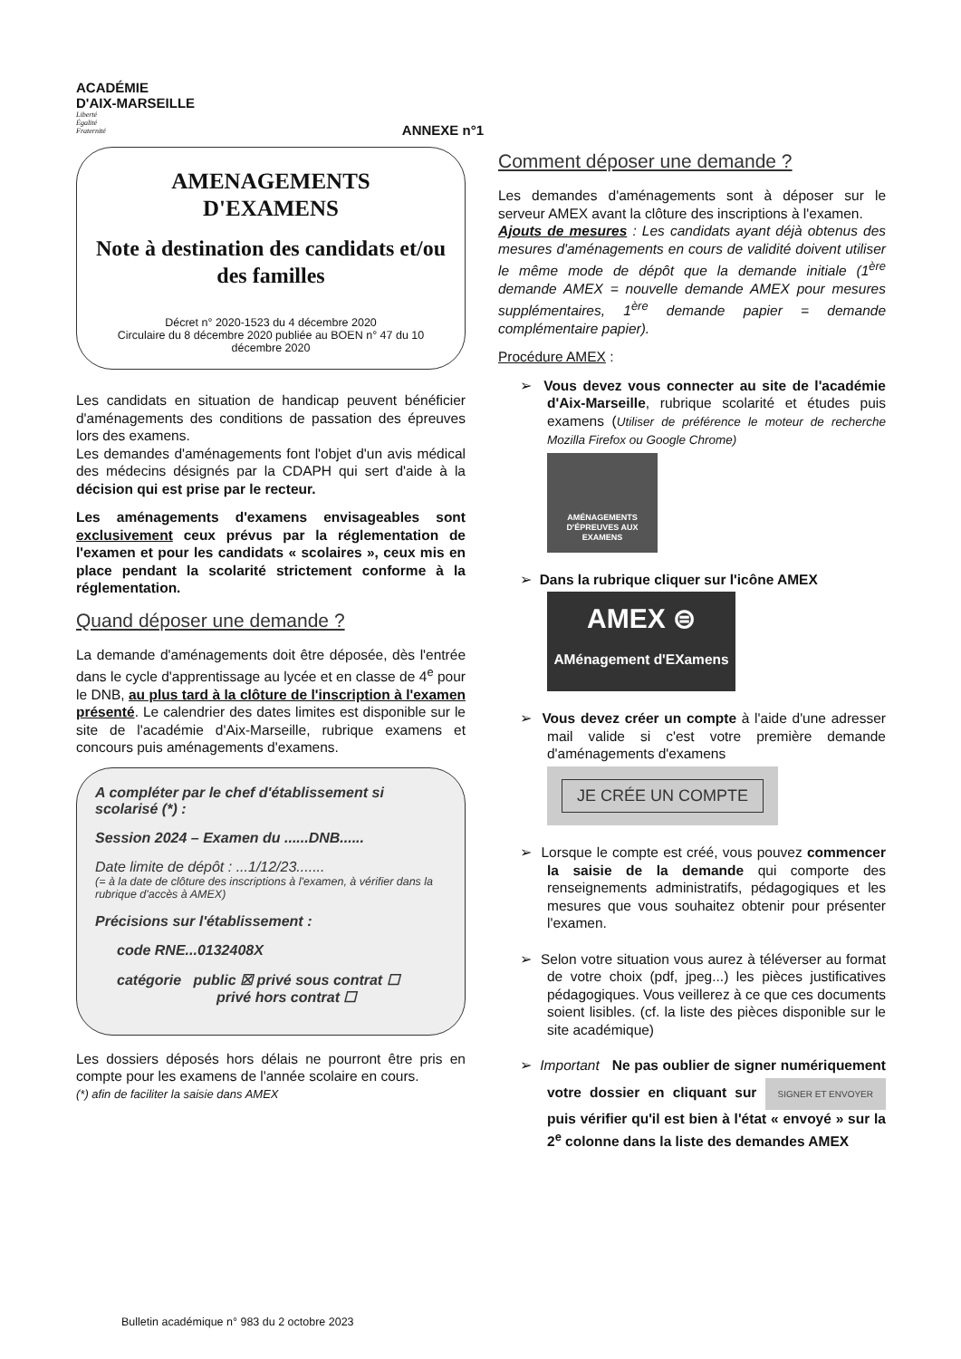ACADÉMIE
D'AIX-MARSEILLE
Liberté
Égalité
Fraternité
ANNEXE n°1
AMENAGEMENTS
D'EXAMENS
Note à destination des candidats et/ou des familles
Décret n° 2020-1523 du 4 décembre 2020
Circulaire du 8 décembre 2020 publiée au BOEN n° 47 du 10 décembre 2020
Les candidats en situation de handicap peuvent bénéficier d'aménagements des conditions de passation des épreuves lors des examens.
Les demandes d'aménagements font l'objet d'un avis médical des médecins désignés par la CDAPH qui sert d'aide à la décision qui est prise par le recteur.
Les aménagements d'examens envisageables sont exclusivement ceux prévus par la réglementation de l'examen et pour les candidats « scolaires », ceux mis en place pendant la scolarité strictement conforme à la réglementation.
Quand déposer une demande ?
La demande d'aménagements doit être déposée, dès l'entrée dans le cycle d'apprentissage au lycée et en classe de 4<sup>e</sup> pour le DNB, au plus tard à la clôture de l'inscription à l'examen présenté. Le calendrier des dates limites est disponible sur le site de l'académie d'Aix-Marseille, rubrique examens et concours puis aménagements d'examens.
A compléter par le chef d'établissement si scolarisé (*) :
Session 2024 – Examen du ......DNB......
Date limite de dépôt : ...1/12/23.......
(= à la date de clôture des inscriptions à l'examen, à vérifier dans la rubrique d'accès à AMEX)
Précisions sur l'établissement :
code RNE...0132408X
catégorie public ☒ privé sous contrat ☐
privé hors contrat ☐
Les dossiers déposés hors délais ne pourront être pris en compte pour les examens de l'année scolaire en cours.
(*) afin de faciliter la saisie dans AMEX
Comment déposer une demande ?
Les demandes d'aménagements sont à déposer sur le serveur AMEX avant la clôture des inscriptions à l'examen.
Ajouts de mesures : Les candidats ayant déjà obtenus des mesures d'aménagements en cours de validité doivent utiliser le même mode de dépôt que la demande initiale (1<sup>ère</sup> demande AMEX = nouvelle demande AMEX pour mesures supplémentaires, 1<sup>ère</sup> demande papier = demande complémentaire papier).
Procédure AMEX :
➢ Vous devez vous connecter au site de l'académie d'Aix-Marseille, rubrique scolarité et études puis examens (Utiliser de préférence le moteur de recherche Mozilla Firefox ou Google Chrome)
AMÉNAGEMENTS D'ÉPREUVES AUX EXAMENS
➢ Dans la rubrique cliquer sur l'icône AMEX
AMEX ⊜
AMénagement d'EXamens
➢ Vous devez créer un compte à l'aide d'une adresser mail valide si c'est votre première demande d'aménagements d'examens
JE CRÉE UN COMPTE
➢ Lorsque le compte est créé, vous pouvez commencer la saisie de la demande qui comporte des renseignements administratifs, pédagogiques et les mesures que vous souhaitez obtenir pour présenter l'examen.
➢ Selon votre situation vous aurez à téléverser au format de votre choix (pdf, jpeg...) les pièces justificatives pédagogiques. Vous veillerez à ce que ces documents soient lisibles. (cf. la liste des pièces disponible sur le site académique)
➢ Important Ne pas oublier de signer numériquement votre dossier en cliquant sur SIGNER ET ENVOYER puis vérifier qu'il est bien à l'état « envoyé » sur la 2<sup>e</sup> colonne dans la liste des demandes AMEX
Bulletin académique n° 983 du 2 octobre 2023